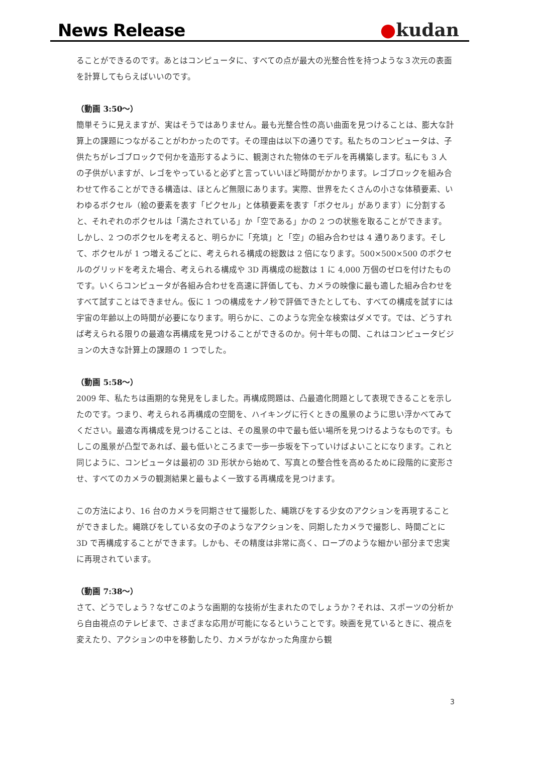News Release
●kudan
ることができるのです。あとはコンピュータに、すべての点が最大の光整合性を持つような３次元の表面を計算してもらえばいいのです。
（動画 3:50～）
簡単そうに見えますが、実はそうではありません。最も光整合性の高い曲面を見つけることは、膨大な計算上の課題につながることがわかったのです。その理由は以下の通りです。私たちのコンピュータは、子供たちがレゴブロックで何かを造形するように、観測された物体のモデルを再構築します。私にも 3 人の子供がいますが、レゴをやっていると必ずと言っていいほど時間がかかります。レゴブロックを組み合わせて作ることができる構造は、ほとんど無限にあります。実際、世界をたくさんの小さな体積要素、いわゆるボクセル（絵の要素を表す「ピクセル」と体積要素を表す「ボクセル」があります）に分割すると、それぞれのボクセルは「満たされている」か「空である」かの 2 つの状態を取ることができます。しかし、2 つのボクセルを考えると、明らかに「充填」と「空」の組み合わせは 4 通りあります。そして、ボクセルが 1 つ増えるごとに、考えられる構成の総数は 2 倍になります。500×500×500 のボクセルのグリッドを考えた場合、考えられる構成や 3D 再構成の総数は 1 に 4,000 万個のゼロを付けたものです。いくらコンピュータが各組み合わせを高速に評価しても、カメラの映像に最も適した組み合わせをすべて試すことはできません。仮に 1 つの構成をナノ秒で評価できたとしても、すべての構成を試すには宇宙の年齢以上の時間が必要になります。明らかに、このような完全な検索はダメです。では、どうすれば考えられる限りの最適な再構成を見つけることができるのか。何十年もの間、これはコンピュータビジョンの大きな計算上の課題の 1 つでした。
（動画 5:58～）
2009 年、私たちは画期的な発見をしました。再構成問題は、凸最適化問題として表現できることを示したのです。つまり、考えられる再構成の空間を、ハイキングに行くときの風景のように思い浮かべてみてください。最適な再構成を見つけることは、その風景の中で最も低い場所を見つけるようなものです。もしこの風景が凸型であれば、最も低いところまで一歩一歩坂を下っていけばよいことになります。これと同じように、コンピュータは最初の 3D 形状から始めて、写真との整合性を高めるために段階的に変形させ、すべてのカメラの観測結果と最もよく一致する再構成を見つけます。
この方法により、16 台のカメラを同期させて撮影した、縄跳びをする少女のアクションを再現することができました。縄跳びをしている女の子のようなアクションを、同期したカメラで撮影し、時間ごとに 3D で再構成することができます。しかも、その精度は非常に高く、ロープのような細かい部分まで忠実に再現されています。
（動画 7:38～）
さて、どうでしょう？なぜこのような画期的な技術が生まれたのでしょうか？それは、スポーツの分析から自由視点のテレビまで、さまざまな応用が可能になるということです。映画を見ているときに、視点を変えたり、アクションの中を移動したり、カメラがなかった角度から観
3